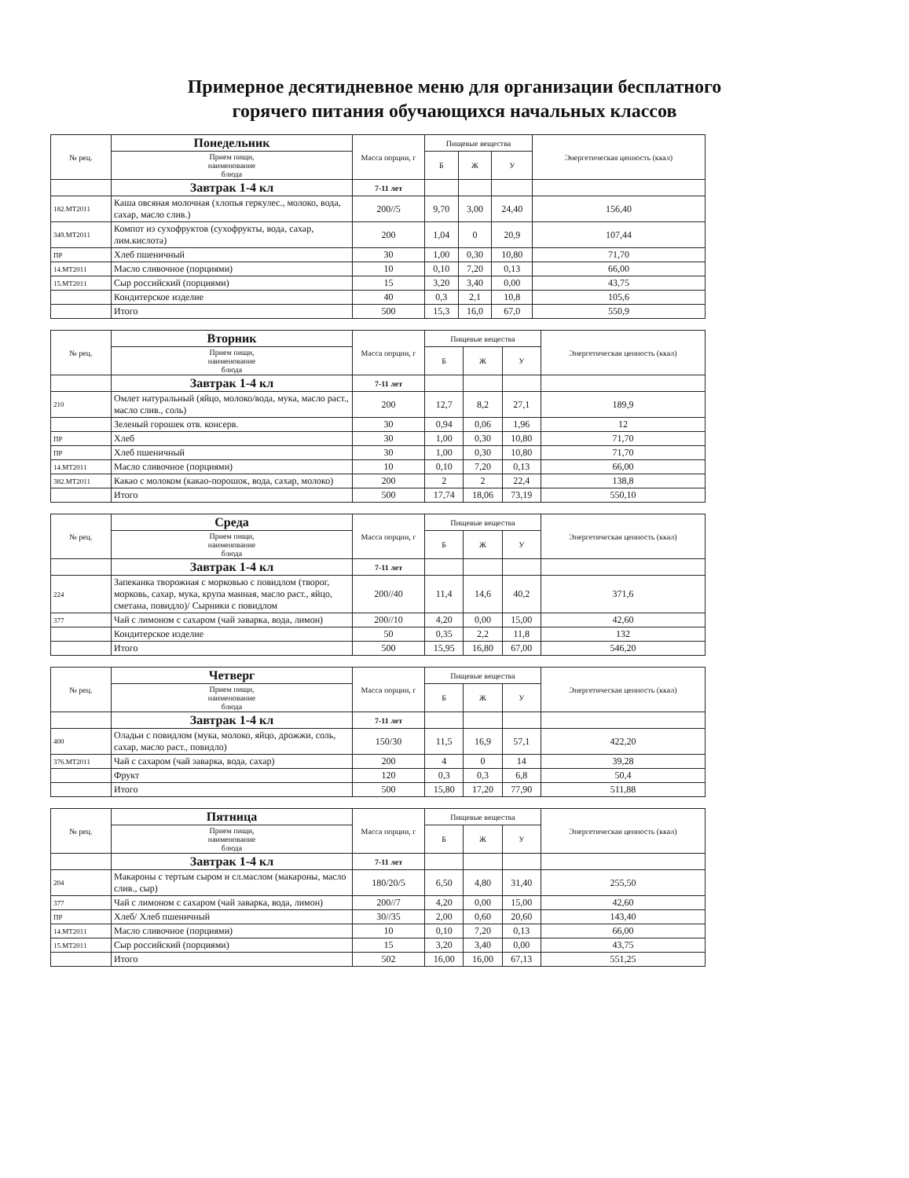Примерное десятидневное меню для организации бесплатного
горячего питания обучающихся начальных классов
| № рец. | Понедельник | Масса порции, г | Пищевые вещества | | | Энергетическая ценность (ккал) |
| --- | --- | --- | --- | --- | --- | --- |
| | Прием пищи, наименование блюда | | Б | Ж | У | |
| | Завтрак 1-4 кл | 7-11 лет | | | | |
| 182.МТ2011 | Каша овсяная молочная (хлопья геркулес., молоко, вода, сахар, масло слив.) | 200//5 | 9,70 | 3,00 | 24,40 | 156,40 |
| 349.МТ2011 | Компот из сухофруктов (сухофрукты, вода, сахар, лим.кислота) | 200 | 1,04 | 0 | 20,9 | 107,44 |
| ПР | Хлеб пшеничный | 30 | 1,00 | 0,30 | 10,80 | 71,70 |
| 14.МТ2011 | Масло сливочное (порциями) | 10 | 0,10 | 7,20 | 0,13 | 66,00 |
| 15.МТ2011 | Сыр российский (порциями) | 15 | 3,20 | 3,40 | 0,00 | 43,75 |
| | Кондитерское изделие | 40 | 0,3 | 2,1 | 10,8 | 105,6 |
| | Итого | 500 | 15,3 | 16,0 | 67,0 | 550,9 |
| № рец. | Вторник | Масса порции, г | Пищевые вещества | | | Энергетическая ценность (ккал) |
| --- | --- | --- | --- | --- | --- | --- |
| | Прием пищи, наименование блюда | | Б | Ж | У | |
| | Завтрак 1-4 кл | 7-11 лет | | | | |
| 210 | Омлет натуральный (яйцо, молоко/вода, мука, масло раст., масло слив., соль) | 200 | 12,7 | 8,2 | 27,1 | 189,9 |
| | Зеленый горошек отв. консерв. | 30 | 0,94 | 0,06 | 1,96 | 12 |
| ПР | Хлеб | 30 | 1,00 | 0,30 | 10,80 | 71,70 |
| ПР | Хлеб пшеничный | 30 | 1,00 | 0,30 | 10,80 | 71,70 |
| 14.МТ2011 | Масло сливочное (порциями) | 10 | 0,10 | 7,20 | 0,13 | 66,00 |
| 382.МТ2011 | Какао с молоком (какао-порошок, вода, сахар, молоко) | 200 | 2 | 2 | 22,4 | 138,8 |
| | Итого | 500 | 17,74 | 18,06 | 73,19 | 550,10 |
| № рец. | Среда | Масса порции, г | Пищевые вещества | | | Энергетическая ценность (ккал) |
| --- | --- | --- | --- | --- | --- | --- |
| | Прием пищи, наименование блюда | | Б | Ж | У | |
| | Завтрак 1-4 кл | 7-11 лет | | | | |
| 224 | Запеканка творожная с морковью с повидлом (творог, морковь, сахар, мука, крупа манная, масло раст., яйцо, сметана, повидло)/ Сырники с повидлом | 200//40 | 11,4 | 14,6 | 40,2 | 371,6 |
| 377 | Чай с лимоном с сахаром (чай заварка, вода, лимон) | 200//10 | 4,20 | 0,00 | 15,00 | 42,60 |
| | Кондитерское изделие | 50 | 0,35 | 2,2 | 11,8 | 132 |
| | Итого | 500 | 15,95 | 16,80 | 67,00 | 546,20 |
| № рец. | Четверг | Масса порции, г | Пищевые вещества | | | Энергетическая ценность (ккал) |
| --- | --- | --- | --- | --- | --- | --- |
| | Прием пищи, наименование блюда | | Б | Ж | У | |
| | Завтрак 1-4 кл | 7-11 лет | | | | |
| 400 | Оладьи с повидлом (мука, молоко, яйцо, дрожжи, соль, сахар, масло раст., повидло) | 150/30 | 11,5 | 16,9 | 57,1 | 422,20 |
| 376.МТ2011 | Чай с сахаром (чай заварка, вода, сахар) | 200 | 4 | 0 | 14 | 39,28 |
| | Фрукт | 120 | 0,3 | 0,3 | 6,8 | 50,4 |
| | Итого | 500 | 15,80 | 17,20 | 77,90 | 511,88 |
| № рец. | Пятница | Масса порции, г | Пищевые вещества | | | Энергетическая ценность (ккал) |
| --- | --- | --- | --- | --- | --- | --- |
| | Прием пищи, наименование блюда | | Б | Ж | У | |
| | Завтрак 1-4 кл | 7-11 лет | | | | |
| 204 | Макароны с тертым сыром и сл.маслом (макароны, масло слив., сыр) | 180/20/5 | 6,50 | 4,80 | 31,40 | 255,50 |
| 377 | Чай с лимоном с сахаром (чай заварка, вода, лимон) | 200//7 | 4,20 | 0,00 | 15,00 | 42,60 |
| ПР | Хлеб/ Хлеб пшеничный | 30//35 | 2,00 | 0,60 | 20,60 | 143,40 |
| 14.МТ2011 | Масло сливочное (порциями) | 10 | 0,10 | 7,20 | 0,13 | 66,00 |
| 15.МТ2011 | Сыр российский (порциями) | 15 | 3,20 | 3,40 | 0,00 | 43,75 |
| | Итого | 502 | 16,00 | 16,00 | 67,13 | 551,25 |